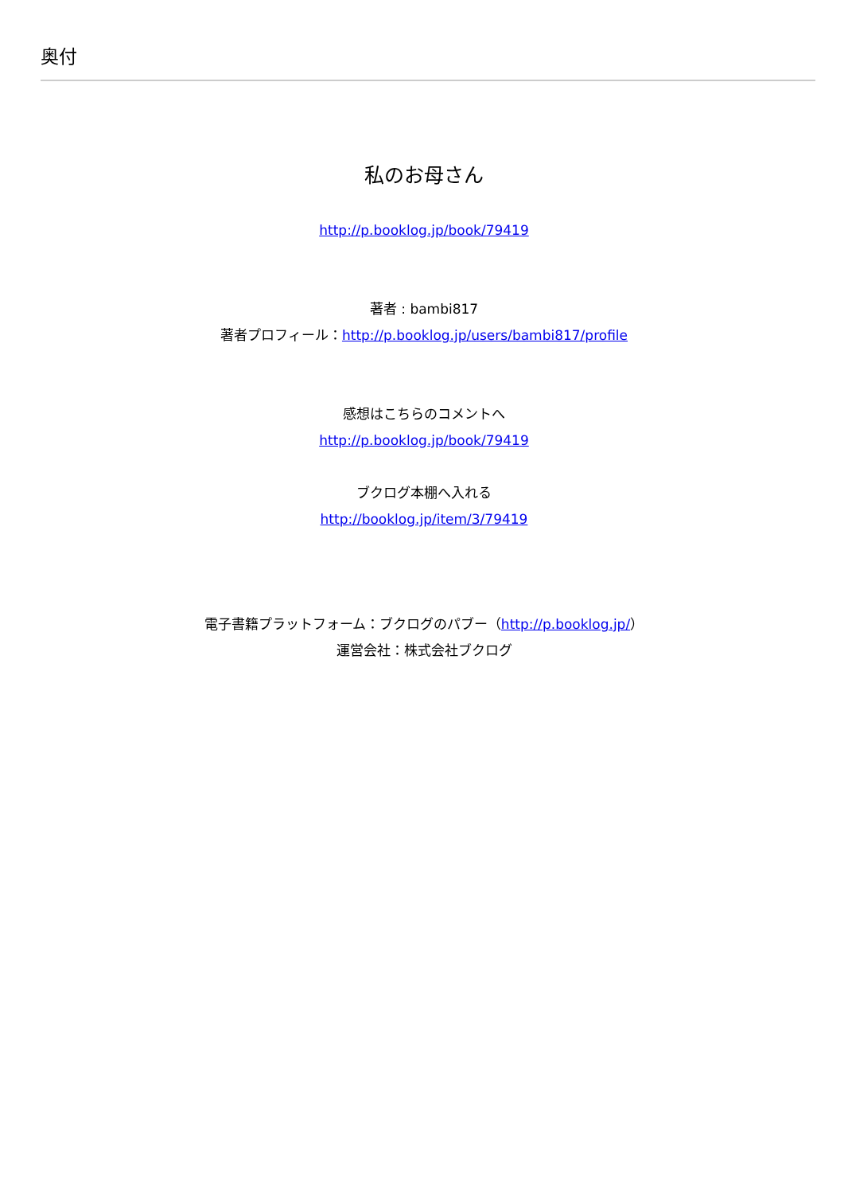奥付
私のお母さん
http://p.booklog.jp/book/79419
著者 : bambi817
著者プロフィール：http://p.booklog.jp/users/bambi817/profile
感想はこちらのコメントへ
http://p.booklog.jp/book/79419
ブクログ本棚へ入れる
http://booklog.jp/item/3/79419
電子書籍プラットフォーム：ブクログのパブー（http://p.booklog.jp/）
運営会社：株式会社ブクログ